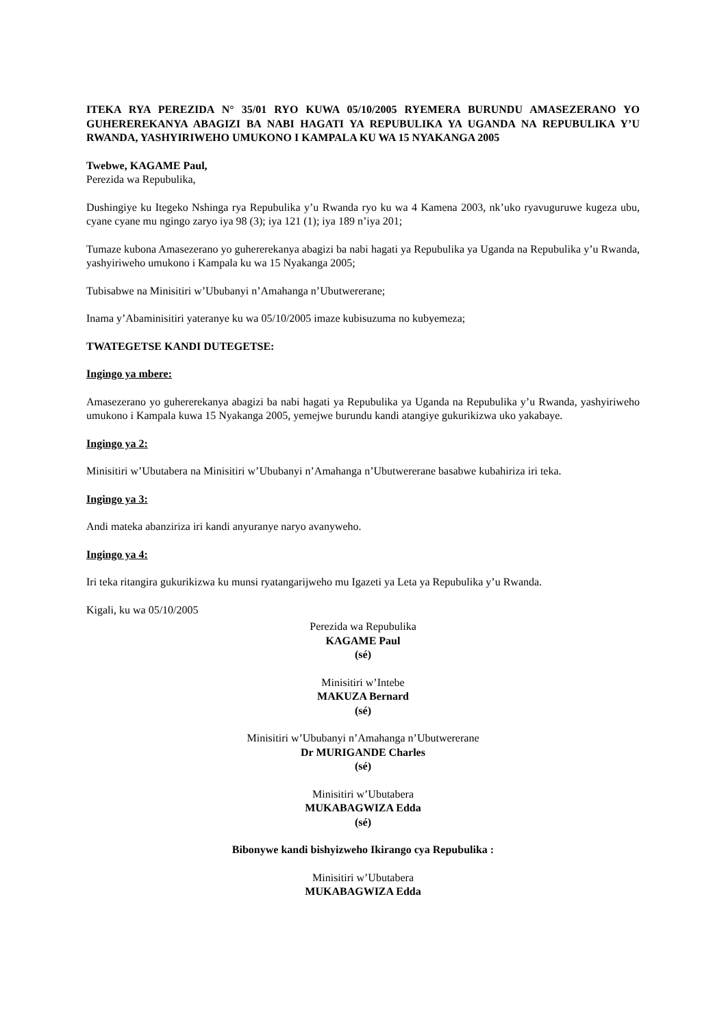ITEKA RYA PEREZIDA N° 35/01 RYO KUWA 05/10/2005 RYEMERA BURUNDU AMASEZERANO YO GUHEREREKANYA ABAGIZI BA NABI HAGATI YA REPUBULIKA YA UGANDA NA REPUBULIKA Y’U RWANDA, YASHYIRIWEHO UMUKONO I KAMPALA KU WA 15 NYAKANGA 2005
Twebwe, KAGAME Paul,
Perezida wa Repubulika,
Dushingiye ku Itegeko Nshinga rya Repubulika y’u Rwanda ryo ku wa 4 Kamena 2003, nk’uko ryavuguruwe kugeza ubu, cyane cyane mu ngingo zaryo iya 98 (3); iya 121 (1); iya 189 n’iya 201;
Tumaze kubona Amasezerano yo guhererekanya abagizi ba nabi hagati ya Repubulika ya Uganda na Repubulika y’u Rwanda, yashyiriweho umukono i Kampala ku wa 15 Nyakanga 2005;
Tubisabwe na Minisitiri w’Ububanyi n’Amahanga n’Ubutwererane;
Inama y’Abaminisitiri yateranye ku wa 05/10/2005 imaze kubisuzuma no kubyemeza;
TWATEGETSE KANDI DUTEGETSE:
Ingingo ya mbere:
Amasezerano yo guhererekanya abagizi ba nabi hagati ya Repubulika ya Uganda na Repubulika y’u Rwanda, yashyiriweho umukono i Kampala kuwa 15 Nyakanga 2005, yemejwe burundu kandi atangiye gukurikizwa uko yakabaye.
Ingingo ya 2:
Minisitiri w’Ubutabera na Minisitiri w’Ububanyi n’Amahanga n’Ubutwererane basabwe kubahiriza iri teka.
Ingingo ya 3:
Andi mateka abanziriza iri kandi anyuranye naryo avanyweho.
Ingingo ya 4:
Iri teka ritangira gukurikizwa ku munsi ryatangarijweho mu Igazeti ya Leta ya Repubulika y’u Rwanda.
Kigali, ku wa 05/10/2005
Perezida wa Repubulika
KAGAME Paul
(sé)
Minisitiri w’Intebe
MAKUZA Bernard
(sé)
Minisitiri w’Ububanyi n’Amahanga n’Ubutwererane
Dr MURIGANDE Charles
(sé)
Minisitiri w’Ubutabera
MUKABAGWIZA Edda
(sé)
Bibonywe kandi bishyizweho Ikirango cya Repubulika :
Minisitiri w’Ubutabera
MUKABAGWIZA Edda